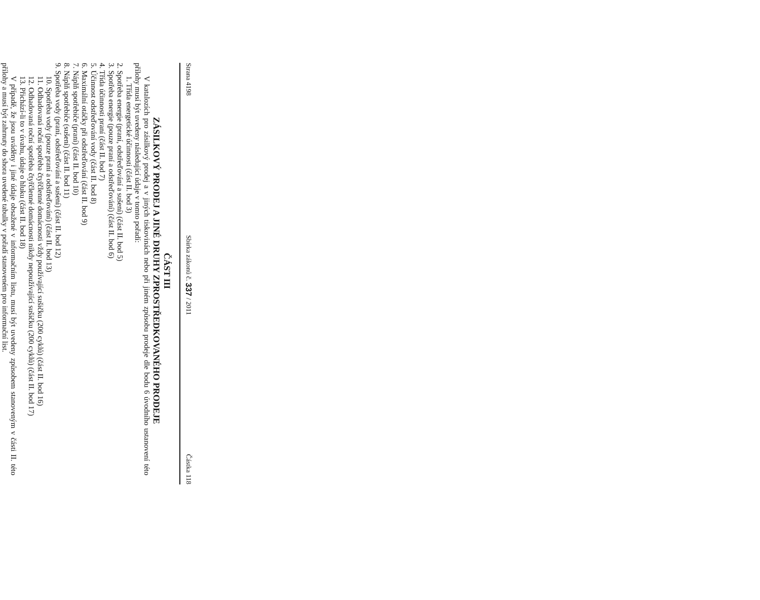Strana 4198 Sbírka zákonů č. 337 / 2011 Částka 118
ČÁST III
ZÁSILKOVÝ PRODEJ A JINÉ DRUHY ZPROSTŘEDKOVANÉHO PRODEJE
V katalozích pro zásilkový prodej a v jiných tiskovinách nebo při jiném způsobu prodeje dle bodu 6 úvodního ustanovení této přílohy musí být uvedeny následující údaje v tomto pořadí:
1. Třída energetické účinnosti (část II. bod 3)
2. Spotřeba energie (praní, odstřeďování a sušení) (část II. bod 5)
3. Spotřeba energie (pouze praní a odstřeďování) (část II. bod 6)
4. Třída účinnosti praní (část II. bod 7)
5. Účinnost odstřeďování vody (část II. bod 8)
6. Maximální otáčky při odstřeďování (část II. bod 9)
7. Náplň spotřebiče (praní) (část II. bod 10)
8. Náplň spotřebiče (sušení) (část II. bod 11)
9. Spotřeba vody (praní, odstřeďování a sušení) (část II. bod 12)
10. Spotřeba vody (pouze praní a odstřeďování) (část II. bod 13)
11. Odhadovaná roční spotřeba čtyřčlenné domácnosti vždy používající sušičku (200 cyklů) (část II. bod 16)
12. Odhadovaná roční spotřeba čtyřčlenné domácnosti nikdy nepoužívající sušičku (200 cyklů) (část II. bod 17)
13. Přichází-li to v úvahu, údaje o hluku (část II. bod 18)
V případě, že jsou uváděny i jiné údaje obsažené v informačním listu, musí být uvedeny způsobem stanoveným v části II. této přílohy a musí být zahrnuty do shora uvedené tabulky v pořadí stanoveném pro informační list.